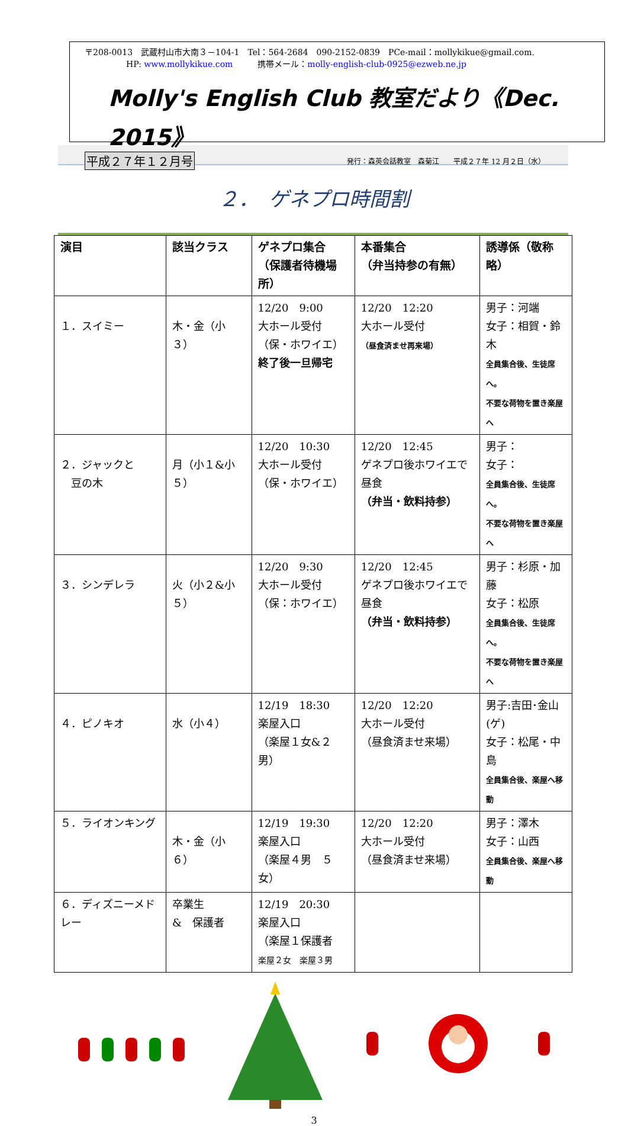〒208-0013　武蔵村山市大南３－104-1　Tel：564-2684　090-2152-0839　PCe-mail：mollykikue@gmail.com.
HP: www.mollykikue.com　　　携帯メール：molly-english-club-0925@ezweb.ne.jp
Molly's English Club 教室だより《Dec. 2015》
平成２７年１２月号 発行：森英会話教室　森菊江　　平成２７年 12 月２日（水）
２．　ゲネプロ時間割
| 演目 | 該当クラス | ゲネプロ集合 （保護者待機場所） | 本番集合 （弁当持参の有無） | 誘導係（敬称略） |
| --- | --- | --- | --- | --- |
| １．スイミー | 木・金（小３） | 12/20 9:00 大ホール受付 （保・ホワイエ） 終了後一旦帰宅 | 12/20 12:20 大ホール受付 （昼食済ませ再来場） | 男子：河端 女子：相賀・鈴木 全員集合後、生徒席へ。 不要な荷物を置き楽屋へ |
| ２．ジャックと 豆の木 | 月（小１&小５） | 12/20 10:30 大ホール受付 （保・ホワイエ） | 12/20 12:45 ゲネプロ後ホワイエで昼食 （弁当・飲料持参） | 男子： 女子： 全員集合後、生徒席へ。 不要な荷物を置き楽屋へ |
| ３．シンデレラ | 火（小２&小５） | 12/20 9:30 大ホール受付 （保：ホワイエ） | 12/20 12:45 ゲネプロ後ホワイエで昼食 （弁当・飲料持参） | 男子：杉原・加藤 女子：松原 全員集合後、生徒席へ。 不要な荷物を置き楽屋へ |
| ４．ピノキオ | 水（小４） | 12/19 18:30 楽屋入口 （楽屋１女&２男） | 12/20 12:20 大ホール受付 （昼食済ませ来場） | 男子:吉田･金山(ゲ) 女子：松尾・中島 全員集合後、楽屋へ移動 |
| ５．ライオンキング | 木・金（小６） | 12/19 19:30 楽屋入口 （楽屋４男 ５女） | 12/20 12:20 大ホール受付 （昼食済ませ来場） | 男子：澤木 女子：山西 全員集合後、楽屋へ移動 |
| ６．ディズニーメドレー | 卒業生 & 保護者 | 12/19 20:30 楽屋入口 （楽屋１保護者 楽屋２女 楽屋３男 | | |
3